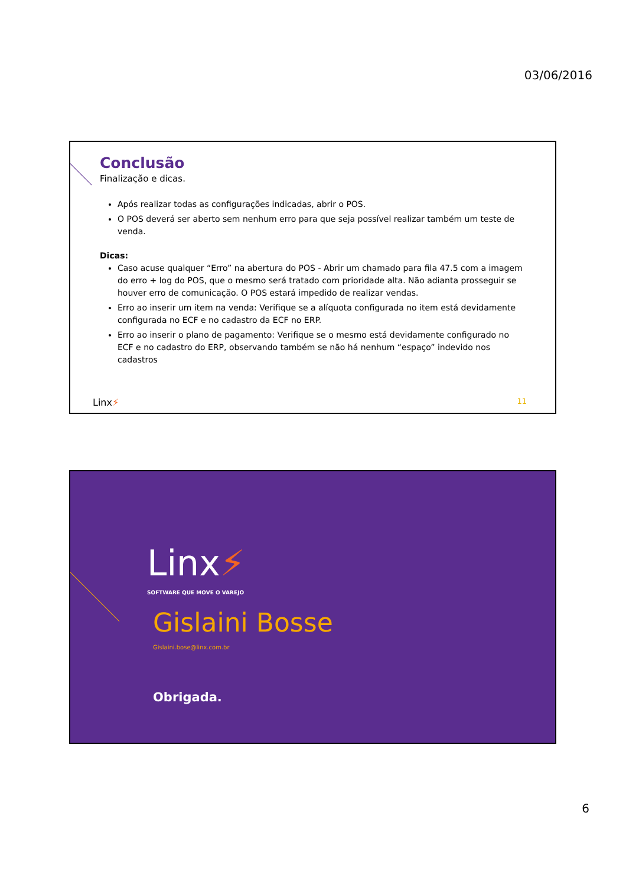03/06/2016
Conclusão
Finalização e dicas.
Após realizar todas as configurações indicadas, abrir o POS.
O POS deverá ser aberto sem nenhum erro para que seja possível realizar também um teste de venda.
Dicas:
Caso acuse qualquer “Erro” na abertura do POS - Abrir um chamado para fila 47.5 com a imagem do erro + log do POS, que o mesmo será tratado com prioridade alta. Não adianta prosseguir se houver erro de comunicação. O POS estará impedido de realizar vendas.
Erro ao inserir um item na venda: Verifique se a alíquota configurada no item está devidamente configurada no ECF e no cadastro da ECF no ERP.
Erro ao inserir o plano de pagamento: Verifique se o mesmo está devidamente configurado no ECF e no cadastro do ERP, observando também se não há nenhum “espaço” indevido nos cadastros
Linx⚡ 11
Linx⚡
SOFTWARE QUE MOVE O VAREJO
Gislaini Bosse
Gislaini.bose@linx.com.br
Obrigada.
6